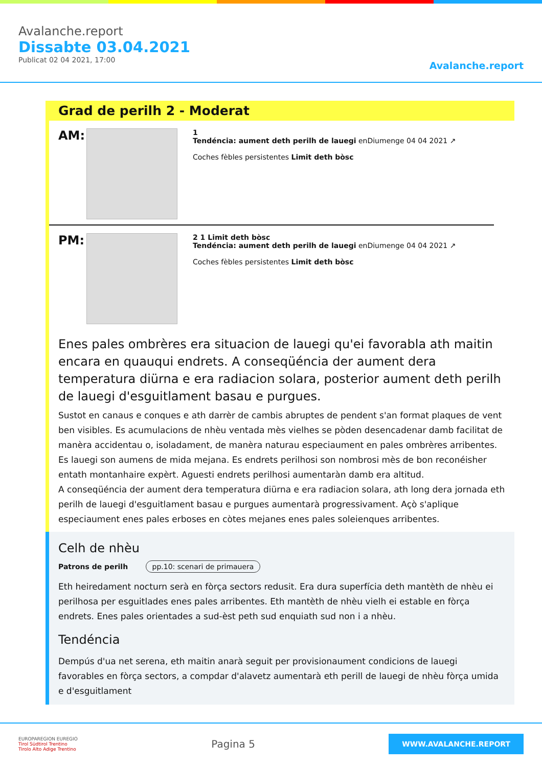Avalanche.report
Dissabte 03.04.2021
Publicat 02 04 2021, 17:00
Avalanche.report
Grad de perilh 2 - Moderat
AM:
1
Tendéncia: aument deth perilh de lauegi enDiumenge 04 04 2021 ↗
Coches fèbles persistentes Limit deth bòsc
PM:
2 1 Limit deth bòsc
Tendéncia: aument deth perilh de lauegi enDiumenge 04 04 2021 ↗
Coches fèbles persistentes Limit deth bòsc
Enes pales ombrères era situacion de lauegi qu'ei favorabla ath maitin encara en quauqui endrets. A conseqüéncia der aument dera temperatura diürna e era radiacion solara, posterior aument deth perilh de lauegi d'esguitlament basau e purgues.
Sustot en canaus e conques e ath darrèr de cambis abruptes de pendent s'an format plaques de vent ben visibles. Es acumulacions de nhèu ventada mès vielhes se pòden desencadenar damb facilitat de manèra accidentau o, isoladament, de manèra naturau especiaument en pales ombrères arribentes. Es lauegi son aumens de mida mejana. Es endrets perilhosi son nombrosi mès de bon reconéisher entath montanhaire expèrt. Aguesti endrets perilhosi aumentaràn damb era altitud.
A conseqüéncia der aument dera temperatura diürna e era radiacion solara, ath long dera jornada eth perilh de lauegi d'esguitlament basau e purgues aumentarà progressivament. Açò s'aplique especiaument enes pales erboses en còtes mejanes enes pales soleienques arribentes.
Celh de nhèu
Patrons de perilh pp.10: scenari de primauera
Eth heiredament nocturn serà en fòrça sectors redusit. Era dura superfícia deth mantèth de nhèu ei perilhosa per esguitlades enes pales arribentes. Eth mantèth de nhèu vielh ei estable en fòrça endrets. Enes pales orientades a sud-èst peth sud enquiath sud non i a nhèu.
Tendéncia
Dempús d'ua net serena, eth maitin anarà seguit per provisionaument condicions de lauegi favorables en fòrça sectors, a compdar d'alavetz aumentarà eth perill de lauegi de nhèu fòrça umida e d'esguitlament
EUROPAREGION EUREGIO
Tirol Südtirol Trentino
Tirolo Alto Adige Trentino
Pagina 5
WWW.AVALANCHE.REPORT